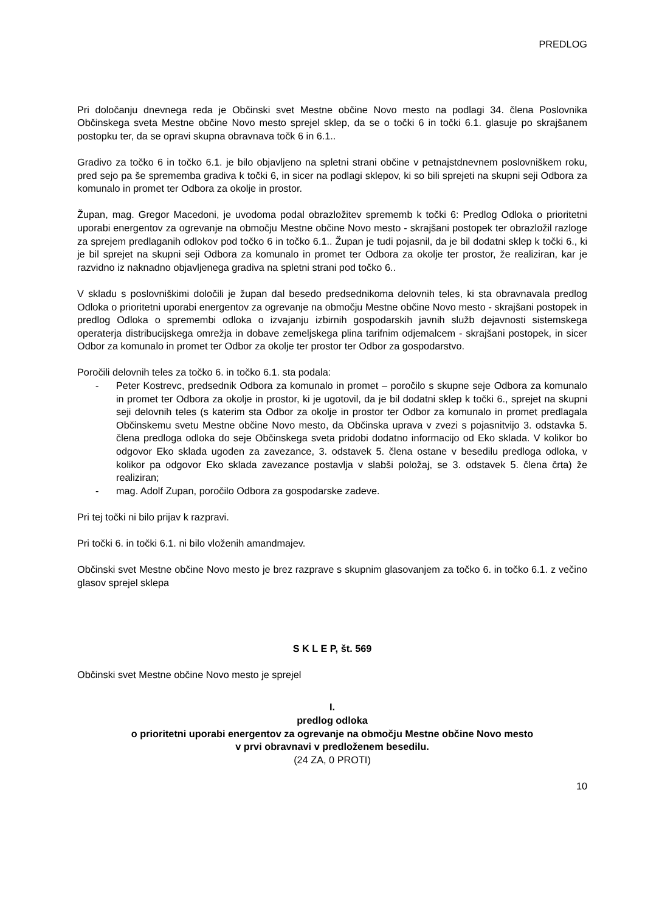PREDLOG
Pri določanju dnevnega reda je Občinski svet Mestne občine Novo mesto na podlagi 34. člena Poslovnika Občinskega sveta Mestne občine Novo mesto sprejel sklep, da se o točki 6 in točki 6.1. glasuje po skrajšanem postopku ter, da se opravi skupna obravnava točk 6 in 6.1..
Gradivo za točko 6 in točko 6.1. je bilo objavljeno na spletni strani občine v petnajstdnevnem poslovniškem roku, pred sejo pa še sprememba gradiva k točki 6, in sicer na podlagi sklepov, ki so bili sprejeti na skupni seji Odbora za komunalo in promet ter Odbora za okolje in prostor.
Župan, mag. Gregor Macedoni, je uvodoma podal obrazložitev sprememb k točki 6: Predlog Odloka o prioritetni uporabi energentov za ogrevanje na območju Mestne občine Novo mesto - skrajšani postopek ter obrazložil razloge za sprejem predlaganih odlokov pod točko 6 in točko 6.1.. Župan je tudi pojasnil, da je bil dodatni sklep k točki 6., ki je bil sprejet na skupni seji Odbora za komunalo in promet ter Odbora za okolje ter prostor, že realiziran, kar je razvidno iz naknadno objavljenega gradiva na spletni strani pod točko 6..
V skladu s poslovniškimi določili je župan dal besedo predsednikoma delovnih teles, ki sta obravnavala predlog Odloka o prioritetni uporabi energentov za ogrevanje na območju Mestne občine Novo mesto - skrajšani postopek in predlog Odloka o spremembi odloka o izvajanju izbirnih gospodarskih javnih služb dejavnosti sistemskega operaterja distribucijskega omrežja in dobave zemeljskega plina tarifnim odjemalcem - skrajšani postopek, in sicer Odbor za komunalo in promet ter Odbor za okolje ter prostor ter Odbor za gospodarstvo.
Poročili delovnih teles za točko 6. in točko 6.1. sta podala:
- Peter Kostrevc, predsednik Odbora za komunalo in promet – poročilo s skupne seje Odbora za komunalo in promet ter Odbora za okolje in prostor, ki je ugotovil, da je bil dodatni sklep k točki 6., sprejet na skupni seji delovnih teles (s katerim sta Odbor za okolje in prostor ter Odbor za komunalo in promet predlagala Občinskemu svetu Mestne občine Novo mesto, da Občinska uprava v zvezi s pojasnitvijo 3. odstavka 5. člena predloga odloka do seje Občinskega sveta pridobi dodatno informacijo od Eko sklada. V kolikor bo odgovor Eko sklada ugoden za zavezance, 3. odstavek 5. člena ostane v besedilu predloga odloka, v kolikor pa odgovor Eko sklada zavezance postavlja v slabši položaj, se 3. odstavek 5. člena črta) že realiziran;
- mag. Adolf Zupan, poročilo Odbora za gospodarske zadeve.
Pri tej točki ni bilo prijav k razpravi.
Pri točki 6. in točki 6.1. ni bilo vloženih amandmajev.
Občinski svet Mestne občine Novo mesto je brez razprave s skupnim glasovanjem za točko 6. in točko 6.1. z večino glasov sprejel sklepa
S K L E P, št. 569
Občinski svet Mestne občine Novo mesto je sprejel
I.
predlog odloka
o prioritetni uporabi energentov za ogrevanje na območju Mestne občine Novo mesto
v prvi obravnavi v predloženem besedilu.
(24 ZA, 0 PROTI)
10